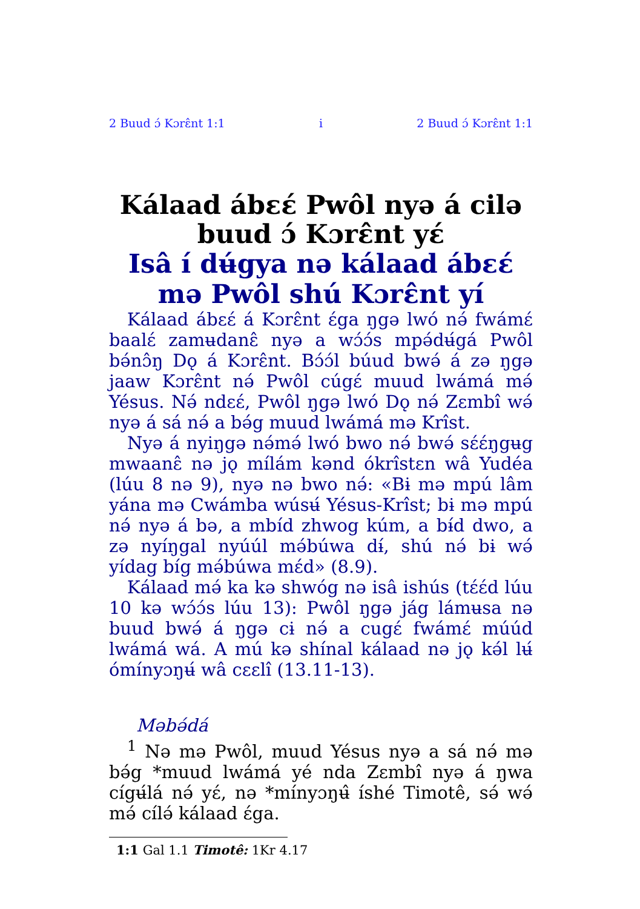2 Buud ɔ́ Kɔrɛ̂nt 1:1 i 2 Buud ɔ́ Kɔrɛ̂nt 1:1
Kálaad ábɛɛ́ Pwôl nyə á cilə buud ɔ́ Kɔrɛ̂nt yɛ́
Isâ í dʉ́gya nə kálaad ábɛɛ́ mə Pwôl shú Kɔrɛ̂nt yí
Kálaad ábɛɛ́ á Kɔrɛ̂nt ɛ́ga ŋgə lwó nə́ fwámɛ́ baalɛ́ zamʉdanɛ̂ nyə a wɔ́ɔ́s mpə́dʉ́gá Pwôl bə́nɔ̂ŋ Dǫ á Kɔrɛ̂nt. Bɔ́ɔ́l búud bwə́ á zə ŋgə jaaw Kɔrɛ̂nt nə́ Pwôl cúgɛ́ muud lwámá mə́ Yésus. Nə́ ndɛɛ́, Pwôl ŋgə lwó Dǫ nə́ Zɛmbî wə́ nyə á sá nə́ a bə́g muud lwámá mə Krîst.
Nyə á nyiŋgə nə́mə́ lwó bwo nə́ bwə́ sɛ́ɛ́ŋgʉg mwaanɛ̂ nə jǫ mílám kənd ókrîstɛn wâ Yudéa (lúu 8 nə 9), nyə nə bwo nə́: «Bɨ mə mpú lâm yána mə Cwámba wúsʉ́ Yésus-Krîst; bɨ mə mpú nə́ nyə á bə, a mbíd zhwog kúm, a bɨ́d dwo, a zə nyíŋgal nyúúl mə́búwa dɨ́, shú nə́ bɨ wə́ yídag bíg mə́búwa mɛ́d» (8.9).
Kálaad mə́ ka kə shwóg nə isâ ishús (tɛ́ɛ́d lúu 10 kə wɔ́ɔ́s lúu 13): Pwôl ŋgə jág lámʉsa nə buud bwə́ á ŋgə cɨ nə́ a cugɛ́ fwámɛ́ múúd lwámá wá. A mú kə shínal kálaad nə jǫ kə́l lʉ́ ómínyɔŋʉ́ wâ cɛɛlî (13.11-13).
Məbə́dá
<sup>1</sup> Nə mə Pwôl, muud Yésus nyə a sá nə́ mə bə́g *muud lwámá yé nda Zɛmbî nyə á ŋwa cígʉ́lá nə́ yɛ́, nə *mínyɔŋʉ̂ íshé Timotê, sə́ wə́ mə́ cílə́ kálaad ɛ́ga.
1:1 Gal 1.1 Timotê: 1Kr 4.17